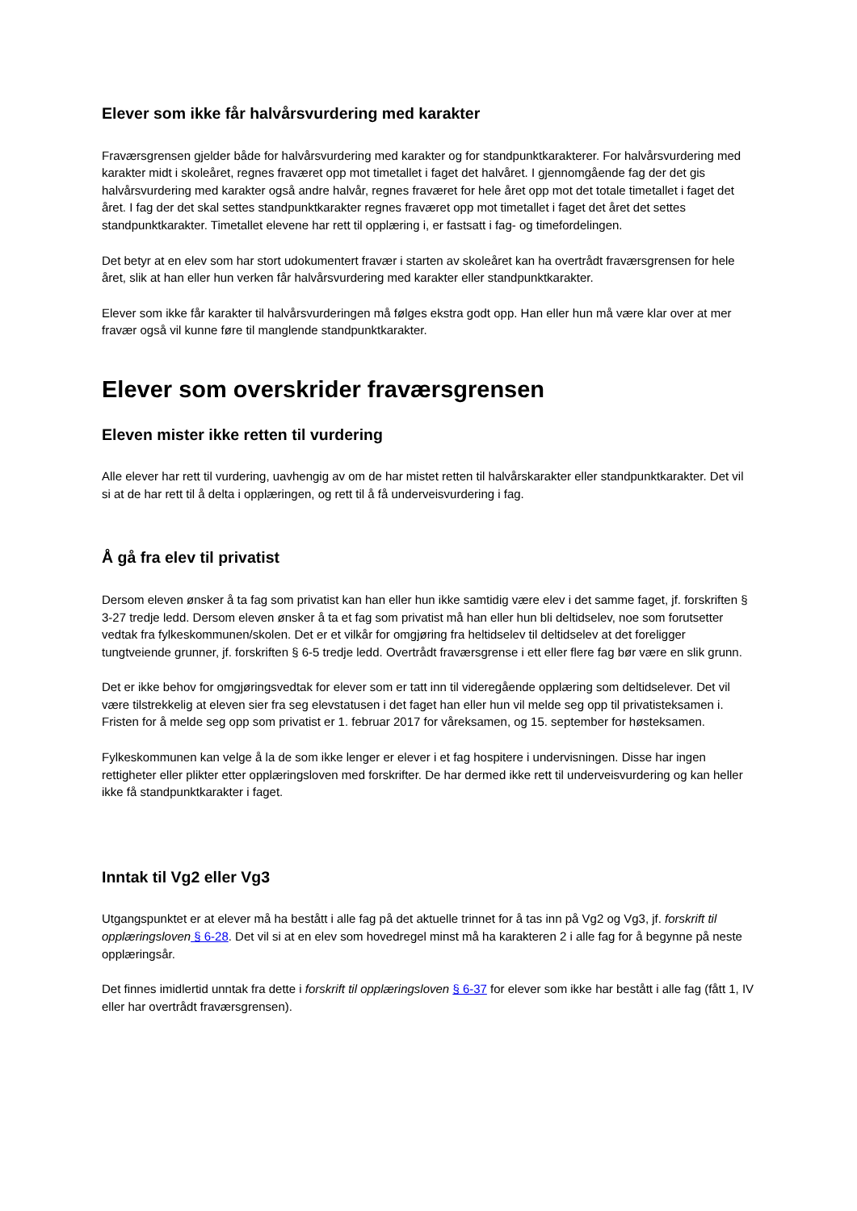Elever som ikke får halvårsvurdering med karakter
Fraværsgrensen gjelder både for halvårsvurdering med karakter og for standpunktkarakterer. For halvårsvurdering med karakter midt i skoleåret, regnes fraværet opp mot timetallet i faget det halvåret. I gjennomgående fag der det gis halvårsvurdering med karakter også andre halvår, regnes fraværet for hele året opp mot det totale timetallet i faget det året. I fag der det skal settes standpunktkarakter regnes fraværet opp mot timetallet i faget det året det settes standpunktkarakter. Timetallet elevene har rett til opplæring i, er fastsatt i fag- og timefordelingen.
Det betyr at en elev som har stort udokumentert fravær i starten av skoleåret kan ha overtrådt fraværsgrensen for hele året, slik at han eller hun verken får halvårsvurdering med karakter eller standpunktkarakter.
Elever som ikke får karakter til halvårsvurderingen må følges ekstra godt opp. Han eller hun må være klar over at mer fravær også vil kunne føre til manglende standpunktkarakter.
Elever som overskrider fraværsgrensen
Eleven mister ikke retten til vurdering
Alle elever har rett til vurdering, uavhengig av om de har mistet retten til halvårskarakter eller standpunktkarakter. Det vil si at de har rett til å delta i opplæringen, og rett til å få underveisvurdering i fag.
Å gå fra elev til privatist
Dersom eleven ønsker å ta fag som privatist kan han eller hun ikke samtidig være elev i det samme faget, jf. forskriften § 3-27 tredje ledd. Dersom eleven ønsker å ta et fag som privatist må han eller hun bli deltidselev, noe som forutsetter vedtak fra fylkeskommunen/skolen. Det er et vilkår for omgjøring fra heltidselev til deltidselev at det foreligger tungtveiende grunner, jf. forskriften § 6-5 tredje ledd. Overtrådt fraværsgrense i ett eller flere fag bør være en slik grunn.
Det er ikke behov for omgjøringsvedtak for elever som er tatt inn til videregående opplæring som deltidselever. Det vil være tilstrekkelig at eleven sier fra seg elevstatusen i det faget han eller hun vil melde seg opp til privatisteksamen i. Fristen for å melde seg opp som privatist er 1. februar 2017 for våreksamen, og 15. september for høsteksamen.
Fylkeskommunen kan velge å la de som ikke lenger er elever i et fag hospitere i undervisningen. Disse har ingen rettigheter eller plikter etter opplæringsloven med forskrifter. De har dermed ikke rett til underveisvurdering og kan heller ikke få standpunktkarakter i faget.
Inntak til Vg2 eller Vg3
Utgangspunktet er at elever må ha bestått i alle fag på det aktuelle trinnet for å tas inn på Vg2 og Vg3, jf. forskrift til opplæringsloven § 6-28. Det vil si at en elev som hovedregel minst må ha karakteren 2 i alle fag for å begynne på neste opplæringsår.
Det finnes imidlertid unntak fra dette i forskrift til opplæringsloven § 6-37 for elever som ikke har bestått i alle fag (fått 1, IV eller har overtrådt fraværsgrensen).